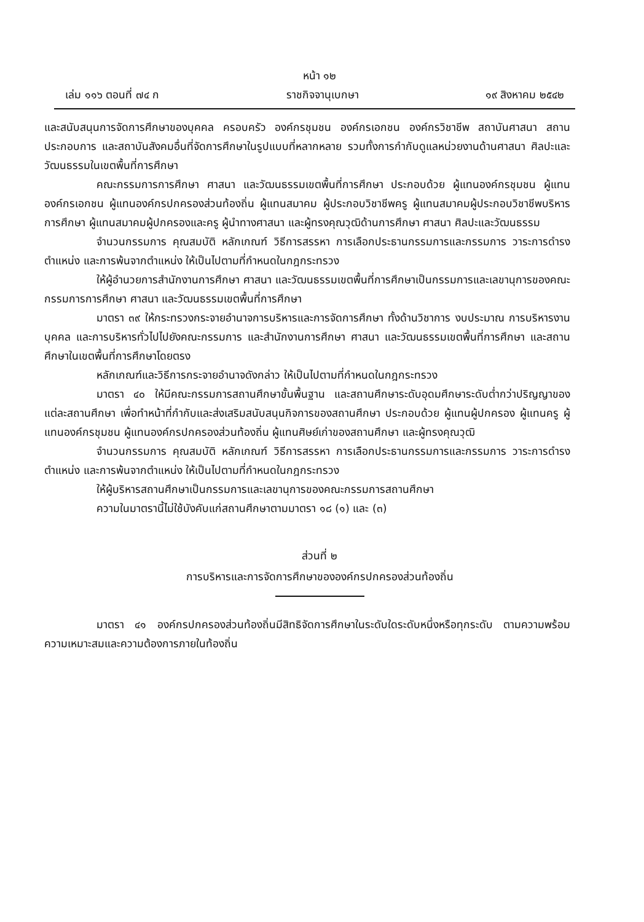หน้า ๑๒
เล่ม ๑๑๖ ตอนที่ ๗๔ ก ราชกิจจานุเบกษา ๑๙ สิงหาคม ๒๕๔๒
และสนับสนุนการจัดการศึกษาของบุคคล ครอบครัว องค์กรชุมชน องค์กรเอกชน องค์กรวิชาชีพ สถาบันศาสนา สถานประกอบการ และสถาบันสังคมอื่นที่จัดการศึกษาในรูปแบบที่หลากหลาย รวมทั้งการกำกับดูแลหน่วยงานด้านศาสนา ศิลปะและวัฒนธรรมในเขตพื้นที่การศึกษา
คณะกรรมการการศึกษา ศาสนา และวัฒนธรรมเขตพื้นที่การศึกษา ประกอบด้วย ผู้แทนองค์กรชุมชน ผู้แทนองค์กรเอกชน ผู้แทนองค์กรปกครองส่วนท้องถิ่น ผู้แทนสมาคม ผู้ประกอบวิชาชีพครู ผู้แทนสมาคมผู้ประกอบวิชาชีพบริหารการศึกษา ผู้แทนสมาคมผู้ปกครองและครู ผู้นำทางศาสนา และผู้ทรงคุณวุฒิด้านการศึกษา ศาสนา ศิลปะและวัฒนธรรม
จำนวนกรรมการ คุณสมบัติ หลักเกณฑ์ วิธีการสรรหา การเลือกประธานกรรมการและกรรมการ วาระการดำรงตำแหน่ง และการพ้นจากตำแหน่ง ให้เป็นไปตามที่กำหนดในกฎกระทรวง
ให้ผู้อำนวยการสำนักงานการศึกษา ศาสนา และวัฒนธรรมเขตพื้นที่การศึกษาเป็นกรรมการและเลขานุการของคณะกรรมการการศึกษา ศาสนา และวัฒนธรรมเขตพื้นที่การศึกษา
มาตรา ๓๙ ให้กระทรวงกระจายอำนาจการบริหารและการจัดการศึกษา ทั้งด้านวิชาการ งบประมาณ การบริหารงานบุคคล และการบริหารทั่วไปไปยังคณะกรรมการ และสำนักงานการศึกษา ศาสนา และวัฒนธรรมเขตพื้นที่การศึกษา และสถานศึกษาในเขตพื้นที่การศึกษาโดยตรง
หลักเกณฑ์และวิธีการกระจายอำนาจดังกล่าว ให้เป็นไปตามที่กำหนดในกฎกระทรวง
มาตรา ๔๐ ให้มีคณะกรรมการสถานศึกษาขั้นพื้นฐาน และสถานศึกษาระดับอุดมศึกษาระดับต่ำกว่าปริญญาของแต่ละสถานศึกษา เพื่อทำหน้าที่กำกับและส่งเสริมสนับสนุนกิจการของสถานศึกษา ประกอบด้วย ผู้แทนผู้ปกครอง ผู้แทนครู ผู้แทนองค์กรชุมชน ผู้แทนองค์กรปกครองส่วนท้องถิ่น ผู้แทนศิษย์เก่าของสถานศึกษา และผู้ทรงคุณวุฒิ
จำนวนกรรมการ คุณสมบัติ หลักเกณฑ์ วิธีการสรรหา การเลือกประธานกรรมการและกรรมการ วาระการดำรงตำแหน่ง และการพ้นจากตำแหน่ง ให้เป็นไปตามที่กำหนดในกฎกระทรวง
ให้ผู้บริหารสถานศึกษาเป็นกรรมการและเลขานุการของคณะกรรมการสถานศึกษา
ความในมาตรานี้ไม่ใช้บังคับแก่สถานศึกษาตามมาตรา ๑๘ (๑) และ (๓)
ส่วนที่ ๒
การบริหารและการจัดการศึกษาขององค์กรปกครองส่วนท้องถิ่น
มาตรา ๔๑ องค์กรปกครองส่วนท้องถิ่นมีสิทธิจัดการศึกษาในระดับใดระดับหนึ่งหรือทุกระดับ ตามความพร้อม ความเหมาะสมและความต้องการภายในท้องถิ่น